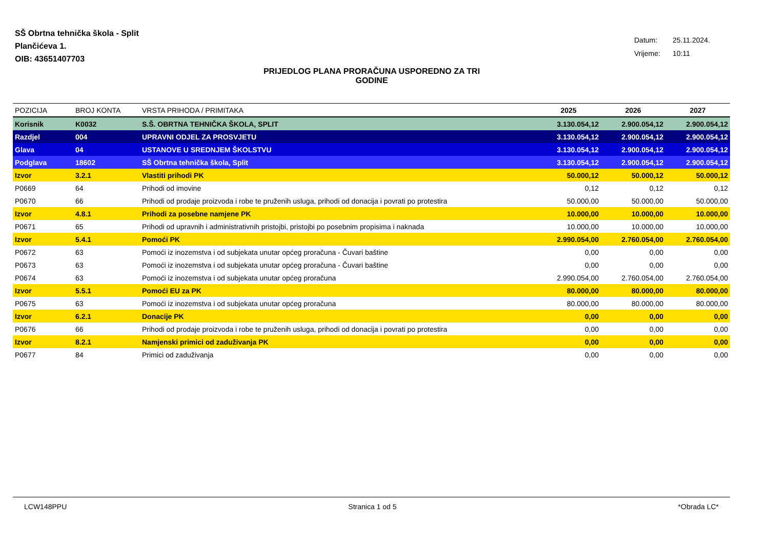SŠ Obrtna tehnička škola - Split
Plančićeva 1.
OIB: 43651407703
Datum: 25.11.2024.
Vrijeme: 10:11
PRIJEDLOG PLANA PRORAČUNA USPOREDNO ZA TRI
GODINE
| POZICIJA | BROJ KONTA | VRSTA PRIHODA / PRIMITAKA | 2025 | 2026 | 2027 |
| --- | --- | --- | --- | --- | --- |
| Korisnik | K0032 | S.Š. OBRTNA TEHNIČKA ŠKOLA, SPLIT | 3.130.054,12 | 2.900.054,12 | 2.900.054,12 |
| Razdjel | 004 | UPRAVNI ODJEL ZA PROSVJETU | 3.130.054,12 | 2.900.054,12 | 2.900.054,12 |
| Glava | 04 | USTANOVE U SREDNJEM ŠKOLSTVU | 3.130.054,12 | 2.900.054,12 | 2.900.054,12 |
| Podglava | 18602 | SŠ Obrtna tehnička škola, Split | 3.130.054,12 | 2.900.054,12 | 2.900.054,12 |
| Izvor | 3.2.1 | Vlastiti prihodi PK | 50.000,12 | 50.000,12 | 50.000,12 |
| P0669 | 64 | Prihodi od imovine | 0,12 | 0,12 | 0,12 |
| P0670 | 66 | Prihodi od prodaje proizvoda i robe te pruženih usluga, prihodi od donacija i povrati po protestira | 50.000,00 | 50.000,00 | 50.000,00 |
| Izvor | 4.8.1 | Prihodi za posebne namjene PK | 10.000,00 | 10.000,00 | 10.000,00 |
| P0671 | 65 | Prihodi od upravnih i administrativnih pristojbi, pristojbi po posebnim propisima i naknada | 10.000,00 | 10.000,00 | 10.000,00 |
| Izvor | 5.4.1 | Pomoći PK | 2.990.054,00 | 2.760.054,00 | 2.760.054,00 |
| P0672 | 63 | Pomoći iz inozemstva i od subjekata unutar općeg proračuna - Čuvari baštine | 0,00 | 0,00 | 0,00 |
| P0673 | 63 | Pomoći iz inozemstva i od subjekata unutar općeg proračuna - Čuvari baštine | 0,00 | 0,00 | 0,00 |
| P0674 | 63 | Pomoći iz inozemstva i od subjekata unutar općeg proračuna | 2.990.054,00 | 2.760.054,00 | 2.760.054,00 |
| Izvor | 5.5.1 | Pomoći EU za PK | 80.000,00 | 80.000,00 | 80.000,00 |
| P0675 | 63 | Pomoći iz inozemstva i od subjekata unutar općeg proračuna | 80.000,00 | 80.000,00 | 80.000,00 |
| Izvor | 6.2.1 | Donacije PK | 0,00 | 0,00 | 0,00 |
| P0676 | 66 | Prihodi od prodaje proizvoda i robe te pruženih usluga, prihodi od donacija i povrati po protestira | 0,00 | 0,00 | 0,00 |
| Izvor | 8.2.1 | Namjenski primici od zaduživanja PK | 0,00 | 0,00 | 0,00 |
| P0677 | 84 | Primici od zaduživanja | 0,00 | 0,00 | 0,00 |
LCW148PPU Stranica 1 od 5 *Obrada LC*